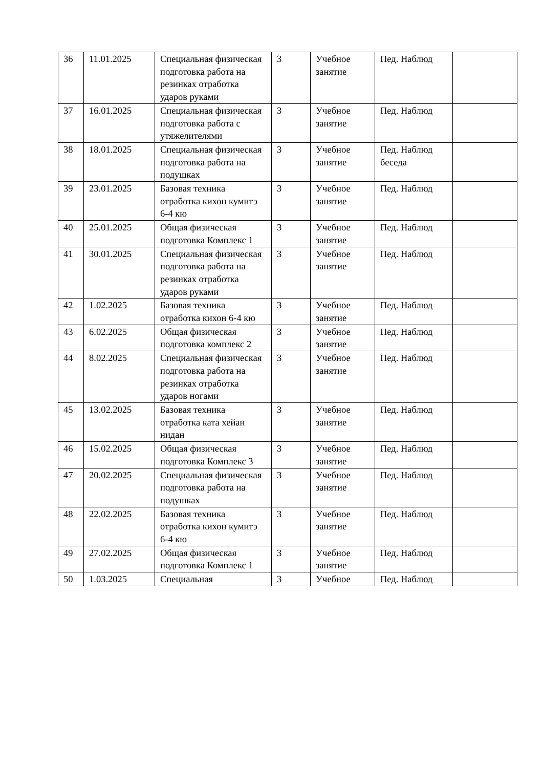| 36 | 11.01.2025 | Специальная физическая подготовка работа на резинках отработка ударов руками | 3 | Учебное занятие | Пед. Наблюд | |
| 37 | 16.01.2025 | Специальная физическая подготовка работа с утяжелителями | 3 | Учебное занятие | Пед. Наблюд | |
| 38 | 18.01.2025 | Специальная физическая подготовка работа на подушках | 3 | Учебное занятие | Пед. Наблюд беседа | |
| 39 | 23.01.2025 | Базовая техника отработка кихон кумитэ 6-4 кю | 3 | Учебное занятие | Пед. Наблюд | |
| 40 | 25.01.2025 | Общая физическая подготовка Комплекс 1 | 3 | Учебное занятие | Пед. Наблюд | |
| 41 | 30.01.2025 | Специальная физическая подготовка работа на резинках отработка ударов руками | 3 | Учебное занятие | Пед. Наблюд | |
| 42 | 1.02.2025 | Базовая техника отработка кихон 6-4 кю | 3 | Учебное занятие | Пед. Наблюд | |
| 43 | 6.02.2025 | Общая физическая подготовка комплекс 2 | 3 | Учебное занятие | Пед. Наблюд | |
| 44 | 8.02.2025 | Специальная физическая подготовка работа на резинках отработка ударов ногами | 3 | Учебное занятие | Пед. Наблюд | |
| 45 | 13.02.2025 | Базовая техника отработка ката хейан нидан | 3 | Учебное занятие | Пед. Наблюд | |
| 46 | 15.02.2025 | Общая физическая подготовка Комплекс 3 | 3 | Учебное занятие | Пед. Наблюд | |
| 47 | 20.02.2025 | Специальная физическая подготовка работа на подушках | 3 | Учебное занятие | Пед. Наблюд | |
| 48 | 22.02.2025 | Базовая техника отработка кихон кумитэ 6-4 кю | 3 | Учебное занятие | Пед. Наблюд | |
| 49 | 27.02.2025 | Общая физическая подготовка Комплекс 1 | 3 | Учебное занятие | Пед. Наблюд | |
| 50 | 1.03.2025 | Специальная | 3 | Учебное | Пед. Наблюд | |